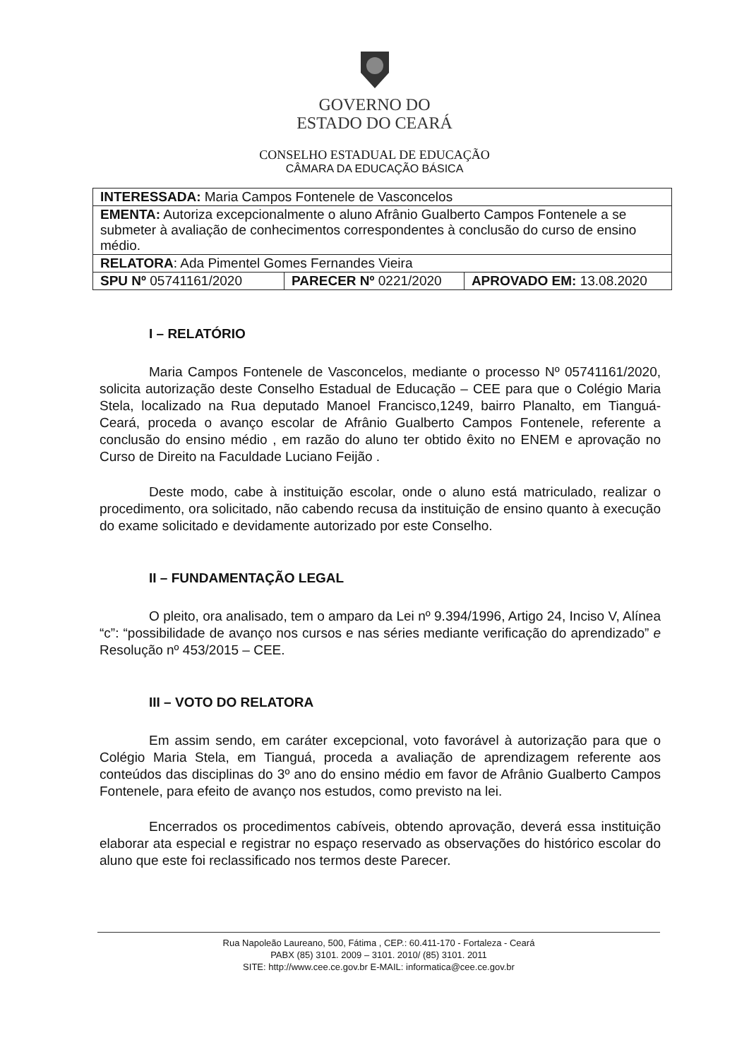GOVERNO DO
ESTADO DO CEARÁ
CONSELHO ESTADUAL DE EDUCAÇÃO
CÂMARA DA EDUCAÇÃO BÁSICA
| INTERESSADA: Maria Campos Fontenele de Vasconcelos | | |
| EMENTA: Autoriza excepcionalmente o aluno Afrânio Gualberto Campos Fontenele a se submeter à avaliação de conhecimentos correspondentes à conclusão do curso de ensino médio. | | |
| RELATORA : Ada Pimentel Gomes Fernandes Vieira | | |
| SPU Nº 05741161/2020 | PARECER Nº 0221/2020 | APROVADO EM: 13.08.2020 |
I – RELATÓRIO
Maria Campos Fontenele de Vasconcelos, mediante o processo Nº 05741161/2020, solicita autorização deste Conselho Estadual de Educação – CEE para que o Colégio Maria Stela, localizado na Rua deputado Manoel Francisco,1249, bairro Planalto, em Tianguá- Ceará, proceda o avanço escolar de Afrânio Gualberto Campos Fontenele, referente a conclusão do ensino médio , em razão do aluno ter obtido êxito no ENEM e aprovação no Curso de Direito na Faculdade Luciano Feijão .
Deste modo, cabe à instituição escolar, onde o aluno está matriculado, realizar o procedimento, ora solicitado, não cabendo recusa da instituição de ensino quanto à execução do exame solicitado e devidamente autorizado por este Conselho.
II – FUNDAMENTAÇÃO LEGAL
O pleito, ora analisado, tem o amparo da Lei nº 9.394/1996, Artigo 24, Inciso V, Alínea “c”: “possibilidade de avanço nos cursos e nas séries mediante verificação do aprendizado” e Resolução nº 453/2015 – CEE.
III – VOTO DO RELATORA
Em assim sendo, em caráter excepcional, voto favorável à autorização para que o Colégio Maria Stela, em Tianguá, proceda a avaliação de aprendizagem referente aos conteúdos das disciplinas do 3º ano do ensino médio em favor de Afrânio Gualberto Campos Fontenele, para efeito de avanço nos estudos, como previsto na lei.
Encerrados os procedimentos cabíveis, obtendo aprovação, deverá essa instituição elaborar ata especial e registrar no espaço reservado as observações do histórico escolar do aluno que este foi reclassificado nos termos deste Parecer.
Rua Napoleão Laureano, 500, Fátima , CEP.: 60.411-170 - Fortaleza - Ceará
PABX (85) 3101. 2009 – 3101. 2010/ (85) 3101. 2011
SITE: http://www.cee.ce.gov.br E-MAIL: informatica@cee.ce.gov.br